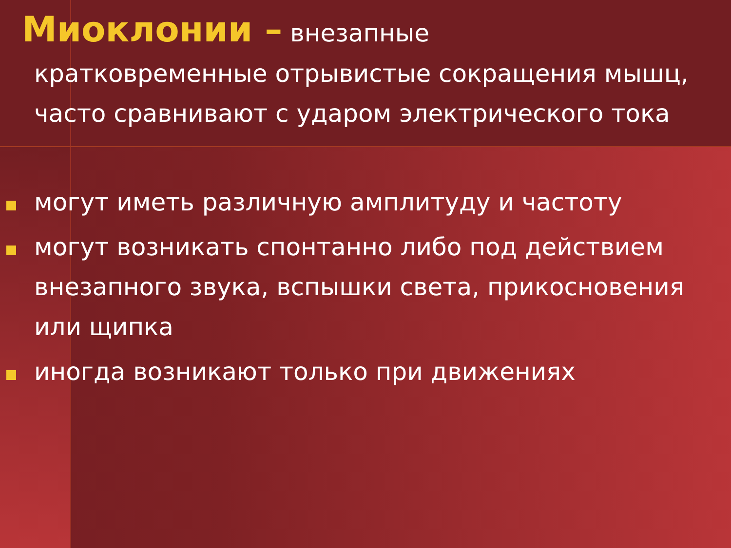Миоклонии – внезапные
кратковременные отрывистые сокращения мышц, часто сравнивают с ударом электрического тока
могут иметь различную амплитуду и частоту
могут возникать спонтанно либо под действием внезапного звука, вспышки света, прикосновения или щипка
иногда возникают только при движениях